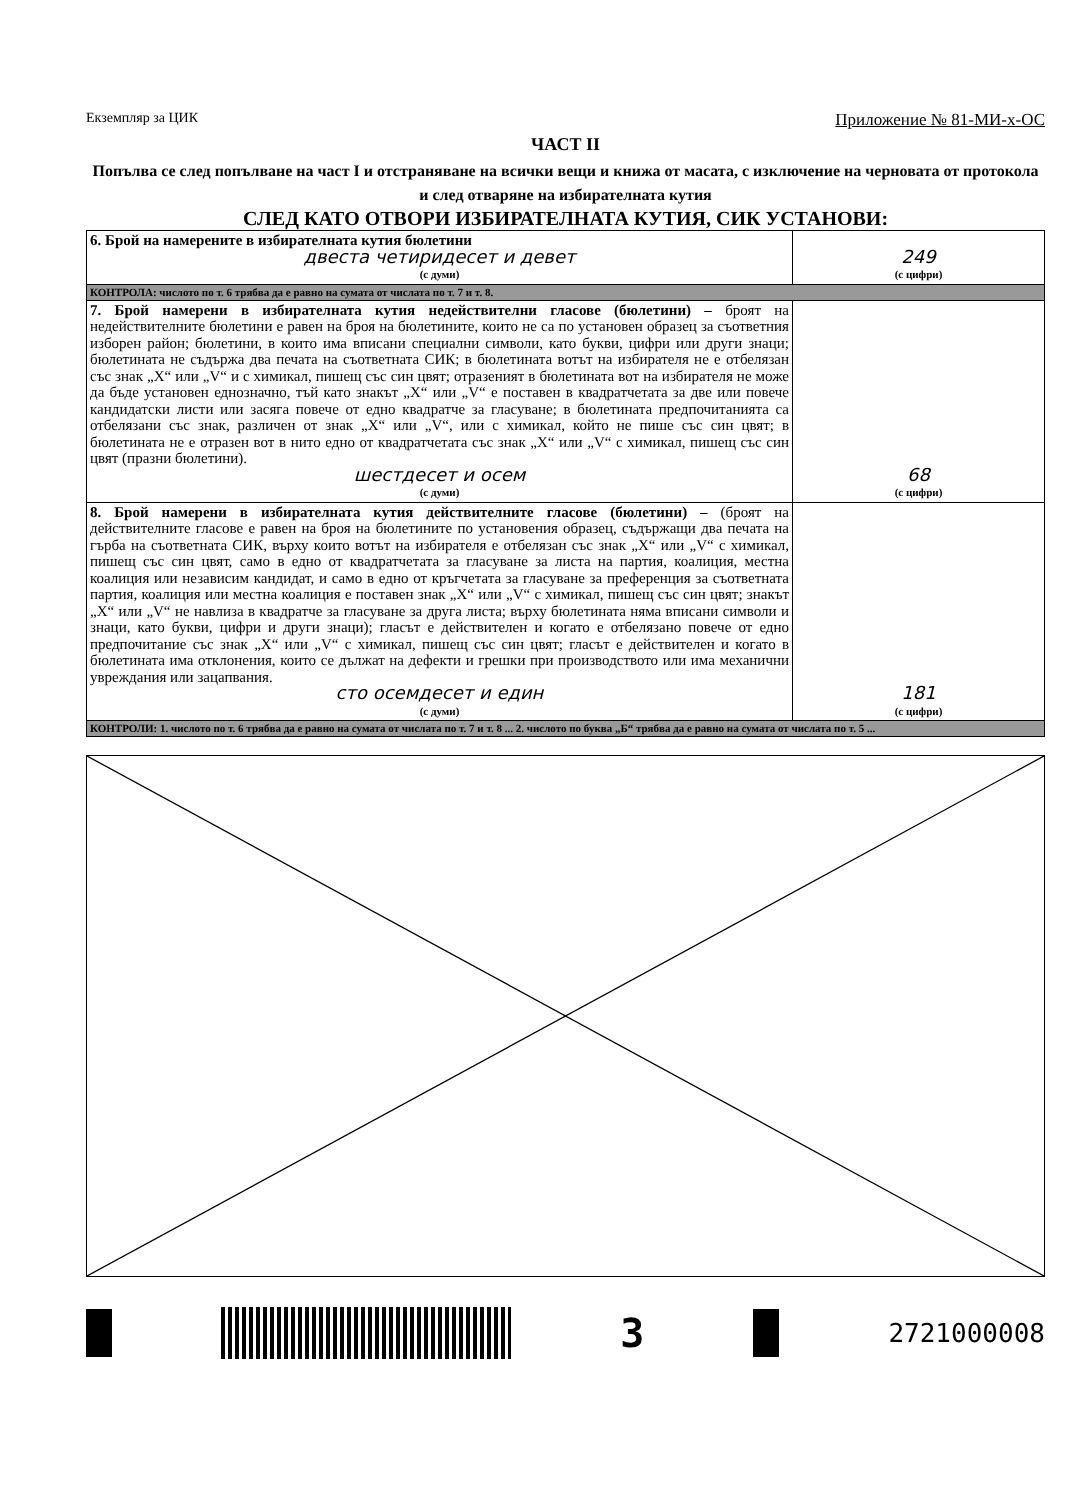Екземпляр за ЦИК Приложение № 81-МИ-х-ОС
ЧАСТ II
Попълва се след попълване на част I и отстраняване на всички вещи и книжа от масата, с изключение на черновата от протокола и след отваряне на избирателната кутия
СЛЕД КАТО ОТВОРИ ИЗБИРАТЕЛНАТА КУТИЯ, СИК УСТАНОВИ:
| 6. Брой на намерените в избирателната кутия бюлетини двеста четиридесет и девет (с думи) | 249 (с цифри) |
| КОНТРОЛА: числото по т. 6 трябва да е равно на сумата от числата по т. 7 и т. 8. | |
| 7. Брой намерени в избирателната кутия недействителни гласове (бюлетини) – броят на недействителните бюлетини е равен на броя на бюлетините, които не са по установен образец за съответния изборен район; бюлетини, в които има вписани специални символи, като букви, цифри или други знаци; бюлетината не съдържа два печата на съответната СИК; в бюлетината вотът на избирателя не е отбелязан със знак „X“ или „V“ и с химикал, пишещ със син цвят; отразеният в бюлетината вот на избирателя не може да бъде установен еднозначно, тъй като знакът „X“ или „V“ е поставен в квадратчетата за две или повече кандидатски листи или засяга повече от едно квадратче за гласуване; в бюлетината предпочитанията са отбелязани със знак, различен от знак „X“ или „V“, или с химикал, който не пише със син цвят; в бюлетината не е отразен вот в нито едно от квадратчетата със знак „X“ или „V“ с химикал, пишещ със син цвят (празни бюлетини). шестдесет и осем (с думи) | 68 (с цифри) |
| 8. Брой намерени в избирателната кутия действителните гласове (бюлетини) – (броят на действителните гласове е равен на броя на бюлетините по установения образец, съдържащи два печата на гърба на съответната СИК, върху които вотът на избирателя е отбелязан със знак „X“ или „V“ с химикал, пишещ със син цвят, само в едно от квадратчетата за гласуване за листа на партия, коалиция, местна коалиция или независим кандидат, и само в едно от кръгчетата за гласуване за преференция за съответната партия, коалиция или местна коалиция е поставен знак „X“ или „V“ с химикал, пишещ със син цвят; знакът „X“ или „V“ не навлиза в квадратче за гласуване за друга листа; върху бюлетината няма вписани символи и знаци, като букви, цифри и други знаци); гласът е действителен и когато е отбелязано повече от едно предпочитание със знак „X“ или „V“ с химикал, пишещ със син цвят; гласът е действителен и когато в бюлетината има отклонения, които се дължат на дефекти и грешки при производството или има механични увреждания или зацапвания. сто осемдесет и един (с думи) | 181 (с цифри) |
| КОНТРОЛИ: 1. числото по т. 6 трябва да е равно на сумата от числата по т. 7 и т. 8 ... 2. числото по буква „Б“ трябва да е равно на сумата от числата по т. 5 ... | |
3
2721000008